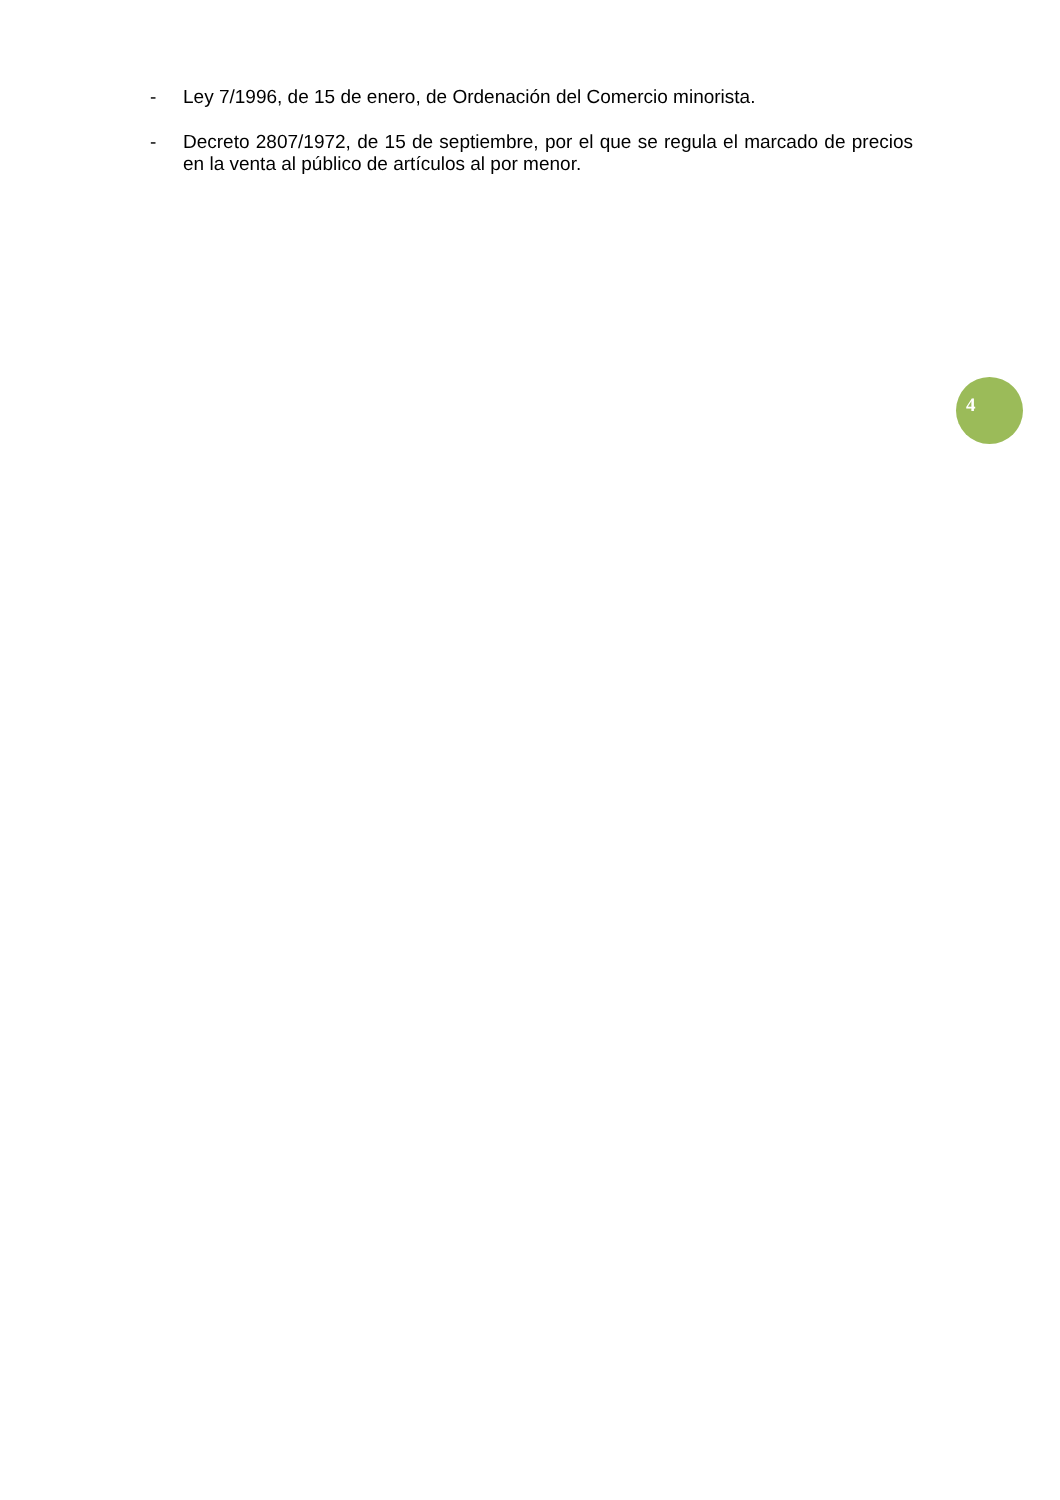- Ley 7/1996, de 15 de enero, de Ordenación del Comercio minorista.
- Decreto 2807/1972, de 15 de septiembre, por el que se regula el marcado de precios en la venta al público de artículos al por menor.
4